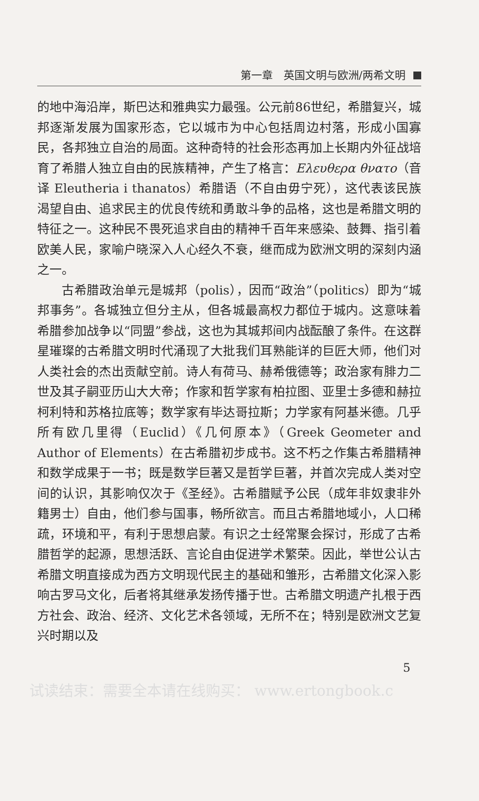第一章　英国文明与欧洲/两希文明
的地中海沿岸，斯巴达和雅典实力最强。公元前86世纪，希腊复兴，城邦逐渐发展为国家形态，它以城市为中心包括周边村落，形成小国寡民，各邦独立自治的局面。这种奇特的社会形态再加上长期内外征战培育了希腊人独立自由的民族精神，产生了格言：Ελευθερα θνατο（音译 Eleutheria i thanatos）希腊语（不自由毋宁死），这代表该民族渴望自由、追求民主的优良传统和勇敢斗争的品格，这也是希腊文明的特征之一。这种民不畏死追求自由的精神千百年来感染、鼓舞、指引着欧美人民，家喻户晓深入人心经久不衰，继而成为欧洲文明的深刻内涵之一。
古希腊政治单元是城邦（polis），因而“政治”（politics）即为“城邦事务”。各城独立但分主从，但各城最高权力都位于城内。这意味着希腊参加战争以“同盟”参战，这也为其城邦间内战酝酿了条件。在这群星璀璨的古希腊文明时代涌现了大批我们耳熟能详的巨匠大师，他们对人类社会的杰出贡献空前。诗人有荷马、赫希俄德等；政治家有腓力二世及其子嗣亚历山大大帝；作家和哲学家有柏拉图、亚里士多德和赫拉柯利特和苏格拉底等；数学家有毕达哥拉斯；力学家有阿基米德。几乎所有欧几里得（Euclid）《几何原本》（Greek Geometer and Author of Elements）在古希腊初步成书。这不朽之作集古希腊精神和数学成果于一书；既是数学巨著又是哲学巨著，并首次完成人类对空间的认识，其影响仅次于《圣经》。古希腊赋予公民（成年非奴隶非外籍男士）自由，他们参与国事，畅所欲言。而且古希腊地域小，人口稀疏，环境和平，有利于思想启蒙。有识之士经常聚会探讨，形成了古希腊哲学的起源，思想活跃、言论自由促进学术繁荣。因此，举世公认古希腊文明直接成为西方文明现代民主的基础和雏形，古希腊文化深入影响古罗马文化，后者将其继承发扬传播于世。古希腊文明遗产扎根于西方社会、政治、经济、文化艺术各领域，无所不在；特别是欧洲文艺复兴时期以及
5
试读结束：需要全本请在线购买： www.ertongbook.c